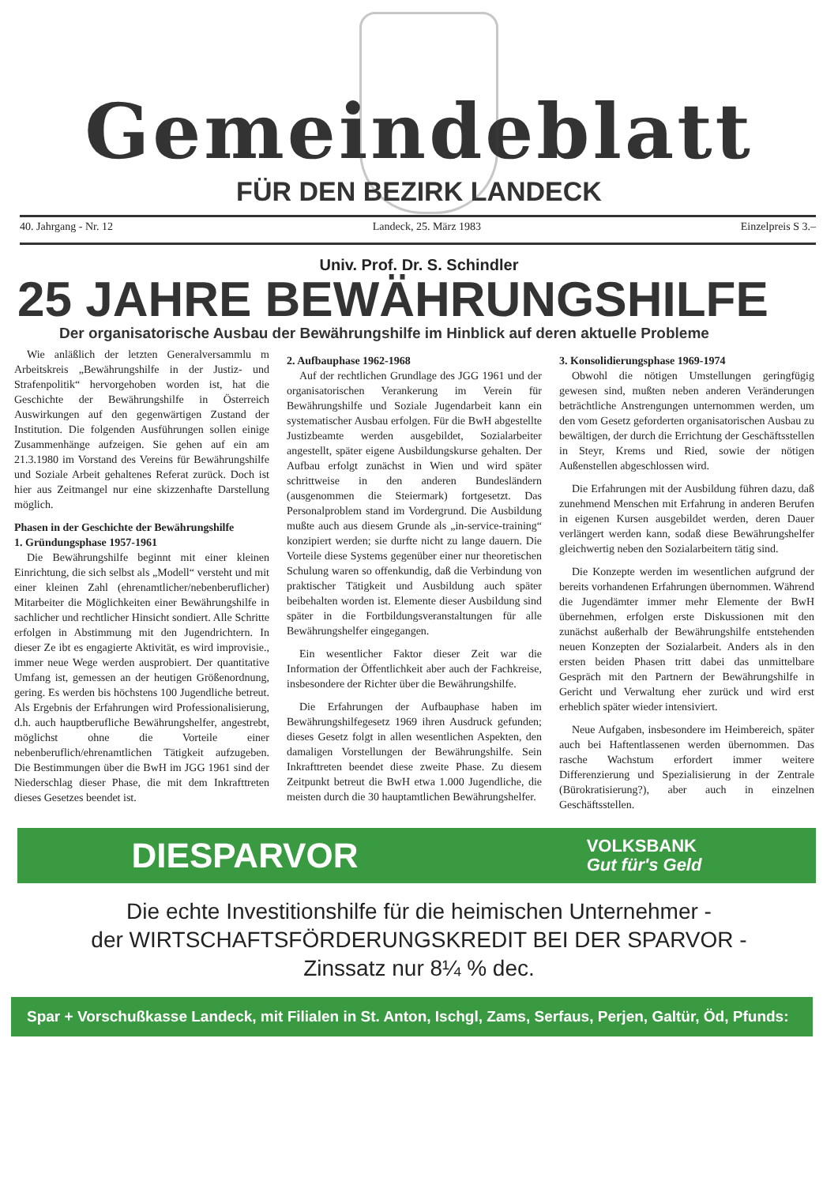Gemeindeblatt
FÜR DEN BEZIRK LANDECK
40. Jahrgang - Nr. 12 Landeck, 25. März 1983 Einzelpreis S 3.–
Univ. Prof. Dr. S. Schindler
25 JAHRE BEWÄHRUNGSHILFE
Der organisatorische Ausbau der Bewährungshilfe im Hinblick auf deren aktuelle Probleme
Wie anläßlich der letzten Generalversammlu m Arbeitskreis „Bewährungshilfe in der Justiz- und Strafenpolitik“ hervorgehoben worden ist, hat die Geschichte der Bewährungshilfe in Österreich Auswirkungen auf den gegenwärtigen Zustand der Institution. Die folgenden Ausführungen sollen einige Zusammenhänge aufzeigen. Sie gehen auf ein am 21.3.1980 im Vorstand des Vereins für Bewährungshilfe und Soziale Arbeit gehaltenes Referat zurück. Doch ist hier aus Zeitmangel nur eine skizzenhafte Darstellung möglich.
Phasen in der Geschichte der Bewährungshilfe
1. Gründungsphase 1957-1961
Die Bewährungshilfe beginnt mit einer kleinen Einrichtung, die sich selbst als „Modell“ versteht und mit einer kleinen Zahl (ehrenamtlicher/nebenberuflicher) Mitarbeiter die Möglichkeiten einer Bewährungshilfe in sachlicher und rechtlicher Hinsicht sondiert. Alle Schritte erfolgen in Abstimmung mit den Jugendrichtern. In dieser Ze ibt es engagierte Aktivität, es wird improvisie., immer neue Wege werden ausprobiert. Der quantitative Umfang ist, gemessen an der heutigen Größenordnung, gering. Es werden bis höchstens 100 Jugendliche betreut. Als Ergebnis der Erfahrungen wird Professionalisierung, d.h. auch hauptberufliche Bewährungshelfer, angestrebt, möglichst ohne die Vorteile einer nebenberuflich/ehrenamtlichen Tätigkeit aufzugeben. Die Bestimmungen über die BwH im JGG 1961 sind der Niederschlag dieser Phase, die mit dem Inkrafttreten dieses Gesetzes beendet ist.
2. Aufbauphase 1962-1968
Auf der rechtlichen Grundlage des JGG 1961 und der organisatorischen Verankerung im Verein für Bewährungshilfe und Soziale Jugendarbeit kann ein systematischer Ausbau erfolgen. Für die BwH abgestellte Justizbeamte werden ausgebildet, Sozialarbeiter angestellt, später eigene Ausbildungskurse gehalten. Der Aufbau erfolgt zunächst in Wien und wird später schrittweise in den anderen Bundesländern (ausgenommen die Steiermark) fortgesetzt. Das Personalproblem stand im Vordergrund. Die Ausbildung mußte auch aus diesem Grunde als „in-service-training“ konzipiert werden; sie durfte nicht zu lange dauern. Die Vorteile diese Systems gegenüber einer nur theoretischen Schulung waren so offenkundig, daß die Verbindung von praktischer Tätigkeit und Ausbildung auch später beibehalten worden ist. Elemente dieser Ausbildung sind später in die Fortbildungsveranstaltungen für alle Bewährungshelfer eingegangen.
Ein wesentlicher Faktor dieser Zeit war die Information der Öffentlichkeit aber auch der Fachkreise, insbesondere der Richter über die Bewährungshilfe.
Die Erfahrungen der Aufbauphase haben im Bewährungshilfegesetz 1969 ihren Ausdruck gefunden; dieses Gesetz folgt in allen wesentlichen Aspekten, den damaligen Vorstellungen der Bewährungshilfe. Sein Inkrafttreten beendet diese zweite Phase. Zu diesem Zeitpunkt betreut die BwH etwa 1.000 Jugendliche, die meisten durch die 30 hauptamtlichen Bewährungshelfer.
3. Konsolidierungsphase 1969-1974
Obwohl die nötigen Umstellungen geringfügig gewesen sind, mußten neben anderen Veränderungen beträchtliche Anstrengungen unternommen werden, um den vom Gesetz geforderten organisatorischen Ausbau zu bewältigen, der durch die Errichtung der Geschäftsstellen in Steyr, Krems und Ried, sowie der nötigen Außenstellen abgeschlossen wird.
Die Erfahrungen mit der Ausbildung führen dazu, daß zunehmend Menschen mit Erfahrung in anderen Berufen in eigenen Kursen ausgebildet werden, deren Dauer verlängert werden kann, sodaß diese Bewährungshelfer gleichwertig neben den Sozialarbeitern tätig sind.
Die Konzepte werden im wesentlichen aufgrund der bereits vorhandenen Erfahrungen übernommen. Während die Jugendämter immer mehr Elemente der BwH übernehmen, erfolgen erste Diskussionen mit den zunächst außerhalb der Bewährungshilfe entstehenden neuen Konzepten der Sozialarbeit. Anders als in den ersten beiden Phasen tritt dabei das unmittelbare Gespräch mit den Partnern der Bewährungshilfe in Gericht und Verwaltung eher zurück und wird erst erheblich später wieder intensiviert.
Neue Aufgaben, insbesondere im Heimbereich, später auch bei Haftentlassenen werden übernommen. Das rasche Wachstum erfordert immer weitere Differenzierung und Spezialisierung in der Zentrale (Bürokratisierung?), aber auch in einzelnen Geschäftsstellen.
DIESPARVOR VOLKSBANK
Gut für's Geld
Die echte Investitionshilfe für die heimischen Unternehmer -
der WIRTSCHAFTSFÖRDERUNGSKREDIT BEI DER SPARVOR -
Zinssatz nur 8¼ % dec.
Spar + Vorschußkasse Landeck, mit Filialen in St. Anton, Ischgl, Zams, Serfaus, Perjen, Galtür, Öd, Pfunds: